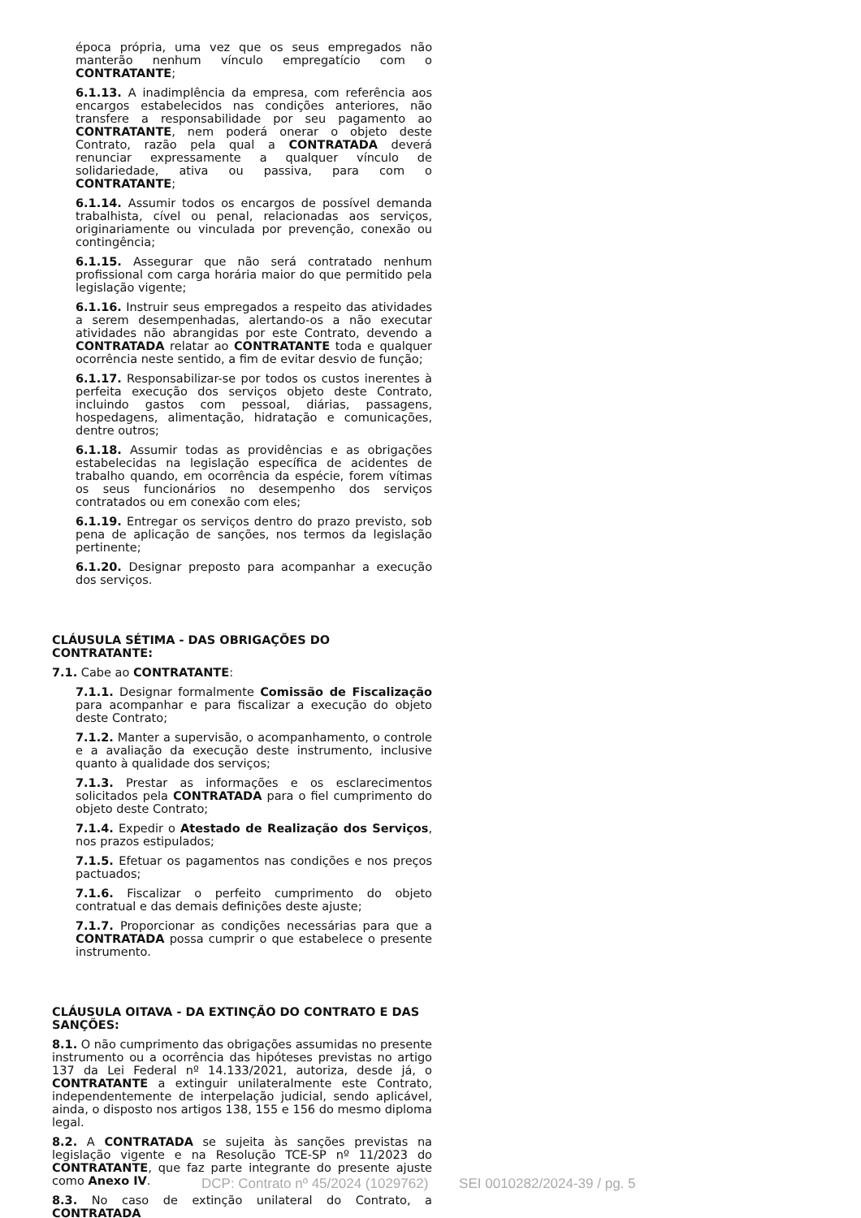época própria, uma vez que os seus empregados não manterão nenhum vínculo empregatício com o CONTRATANTE;
6.1.13. A inadimplência da empresa, com referência aos encargos estabelecidos nas condições anteriores, não transfere a responsabilidade por seu pagamento ao CONTRATANTE, nem poderá onerar o objeto deste Contrato, razão pela qual a CONTRATADA deverá renunciar expressamente a qualquer vínculo de solidariedade, ativa ou passiva, para com o CONTRATANTE;
6.1.14. Assumir todos os encargos de possível demanda trabalhista, cível ou penal, relacionadas aos serviços, originariamente ou vinculada por prevenção, conexão ou contingência;
6.1.15. Assegurar que não será contratado nenhum profissional com carga horária maior do que permitido pela legislação vigente;
6.1.16. Instruir seus empregados a respeito das atividades a serem desempenhadas, alertando-os a não executar atividades não abrangidas por este Contrato, devendo a CONTRATADA relatar ao CONTRATANTE toda e qualquer ocorrência neste sentido, a fim de evitar desvio de função;
6.1.17. Responsabilizar-se por todos os custos inerentes à perfeita execução dos serviços objeto deste Contrato, incluindo gastos com pessoal, diárias, passagens, hospedagens, alimentação, hidratação e comunicações, dentre outros;
6.1.18. Assumir todas as providências e as obrigações estabelecidas na legislação específica de acidentes de trabalho quando, em ocorrência da espécie, forem vítimas os seus funcionários no desempenho dos serviços contratados ou em conexão com eles;
6.1.19. Entregar os serviços dentro do prazo previsto, sob pena de aplicação de sanções, nos termos da legislação pertinente;
6.1.20. Designar preposto para acompanhar a execução dos serviços.
CLÁUSULA SÉTIMA - DAS OBRIGAÇÕES DO CONTRATANTE:
7.1. Cabe ao CONTRATANTE:
7.1.1. Designar formalmente Comissão de Fiscalização para acompanhar e para fiscalizar a execução do objeto deste Contrato;
7.1.2. Manter a supervisão, o acompanhamento, o controle e a avaliação da execução deste instrumento, inclusive quanto à qualidade dos serviços;
7.1.3. Prestar as informações e os esclarecimentos solicitados pela CONTRATADA para o fiel cumprimento do objeto deste Contrato;
7.1.4. Expedir o Atestado de Realização dos Serviços, nos prazos estipulados;
7.1.5. Efetuar os pagamentos nas condições e nos preços pactuados;
7.1.6. Fiscalizar o perfeito cumprimento do objeto contratual e das demais definições deste ajuste;
7.1.7. Proporcionar as condições necessárias para que a CONTRATADA possa cumprir o que estabelece o presente instrumento.
CLÁUSULA OITAVA - DA EXTINÇÃO DO CONTRATO E DAS SANÇÕES:
8.1. O não cumprimento das obrigações assumidas no presente instrumento ou a ocorrência das hipóteses previstas no artigo 137 da Lei Federal nº 14.133/2021, autoriza, desde já, o CONTRATANTE a extinguir unilateralmente este Contrato, independentemente de interpelação judicial, sendo aplicável, ainda, o disposto nos artigos 138, 155 e 156 do mesmo diploma legal.
8.2. A CONTRATADA se sujeita às sanções previstas na legislação vigente e na Resolução TCE-SP nº 11/2023 do CONTRATANTE, que faz parte integrante do presente ajuste como Anexo IV.
8.3. No caso de extinção unilateral do Contrato, a CONTRATADA
DCP: Contrato nº 45/2024 (1029762) SEI 0010282/2024-39 / pg. 5